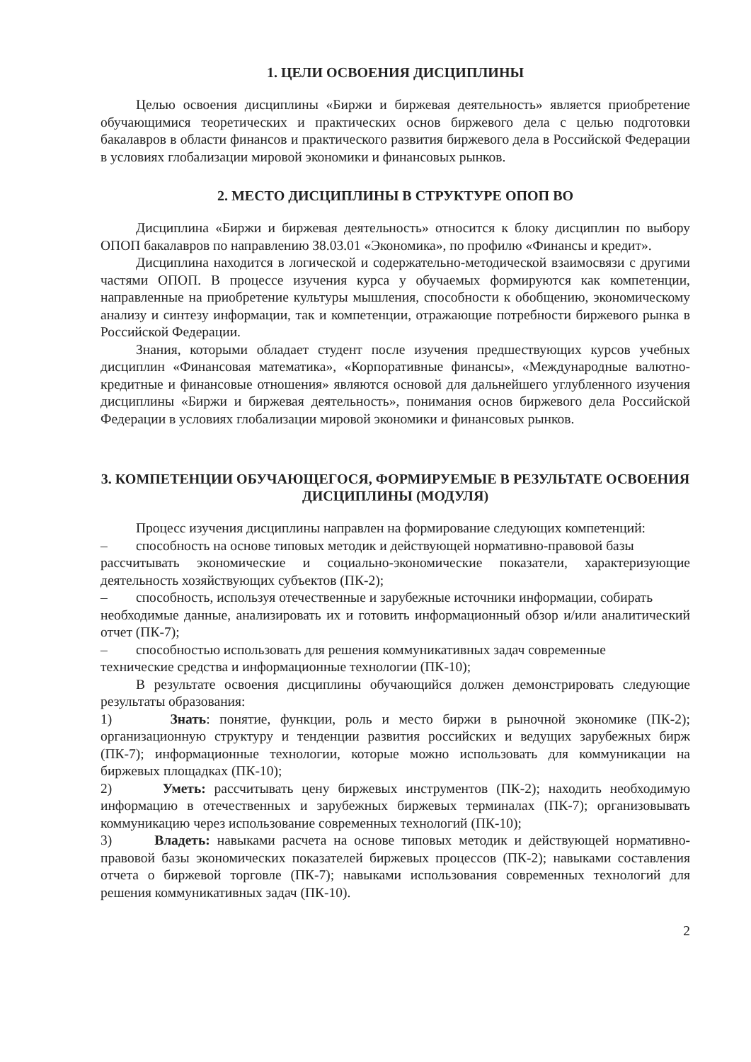1. ЦЕЛИ ОСВОЕНИЯ ДИСЦИПЛИНЫ
Целью освоения дисциплины «Биржи и биржевая деятельность» является приобретение обучающимися теоретических и практических основ биржевого дела с целью подготовки бакалавров в области финансов и практического развития биржевого дела в Российской Федерации в условиях глобализации мировой экономики и финансовых рынков.
2. МЕСТО ДИСЦИПЛИНЫ В СТРУКТУРЕ ОПОП ВО
Дисциплина «Биржи и биржевая деятельность» относится к блоку дисциплин по выбору ОПОП бакалавров по направлению 38.03.01 «Экономика», по профилю «Финансы и кредит».
Дисциплина находится в логической и содержательно-методической взаимосвязи с другими частями ОПОП. В процессе изучения курса у обучаемых формируются как компетенции, направленные на приобретение культуры мышления, способности к обобщению, экономическому анализу и синтезу информации, так и компетенции, отражающие потребности биржевого рынка в Российской Федерации.
Знания, которыми обладает студент после изучения предшествующих курсов учебных дисциплин «Финансовая математика», «Корпоративные финансы», «Международные валютно-кредитные и финансовые отношения» являются основой для дальнейшего углубленного изучения дисциплины «Биржи и биржевая деятельность», понимания основ биржевого дела Российской Федерации в условиях глобализации мировой экономики и финансовых рынков.
3. КОМПЕТЕНЦИИ ОБУЧАЮЩЕГОСЯ, ФОРМИРУЕМЫЕ В РЕЗУЛЬТАТЕ ОСВОЕНИЯ ДИСЦИПЛИНЫ (МОДУЛЯ)
Процесс изучения дисциплины направлен на формирование следующих компетенций:
– способность на основе типовых методик и действующей нормативно-правовой базы
рассчитывать экономические и социально-экономические показатели, характеризующие деятельность хозяйствующих субъектов (ПК-2);
– способность, используя отечественные и зарубежные источники информации, собирать
необходимые данные, анализировать их и готовить информационный обзор и/или аналитический отчет (ПК-7);
– способностью использовать для решения коммуникативных задач современные
технические средства и информационные технологии (ПК-10);
В результате освоения дисциплины обучающийся должен демонстрировать следующие результаты образования:
1) Знать: понятие, функции, роль и место биржи в рыночной экономике (ПК-2); организационную структуру и тенденции развития российских и ведущих зарубежных бирж (ПК-7); информационные технологии, которые можно использовать для коммуникации на биржевых площадках (ПК-10);
2) Уметь: рассчитывать цену биржевых инструментов (ПК-2); находить необходимую информацию в отечественных и зарубежных биржевых терминалах (ПК-7); организовывать коммуникацию через использование современных технологий (ПК-10);
3) Владеть: навыками расчета на основе типовых методик и действующей нормативно-правовой базы экономических показателей биржевых процессов (ПК-2); навыками составления отчета о биржевой торговле (ПК-7); навыками использования современных технологий для решения коммуникативных задач (ПК-10).
2